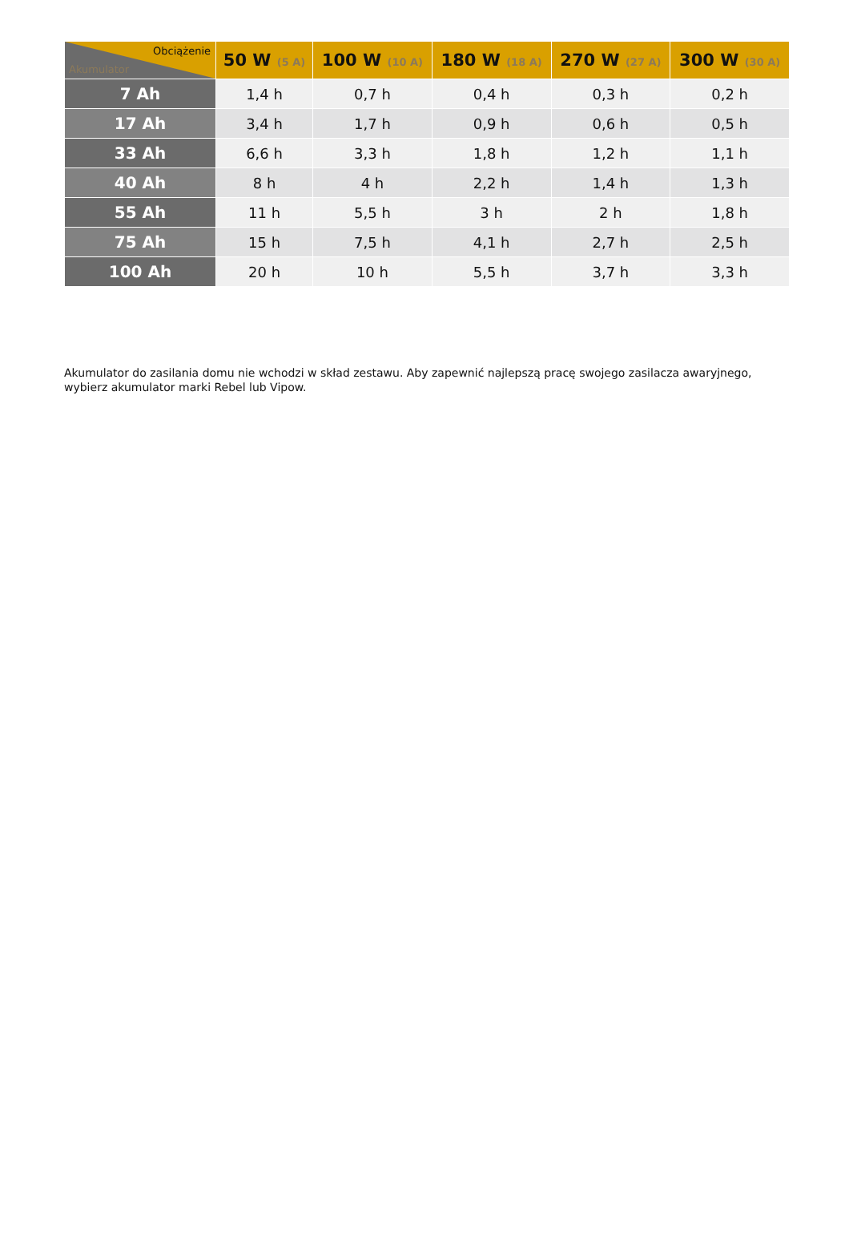| Obciążenie Akumulator | 50 W (5 A) | 100 W (10 A) | 180 W (18 A) | 270 W (27 A) | 300 W (30 A) |
| --- | --- | --- | --- | --- | --- |
| 7 Ah | 1,4 h | 0,7 h | 0,4 h | 0,3 h | 0,2 h |
| 17 Ah | 3,4 h | 1,7 h | 0,9 h | 0,6 h | 0,5 h |
| 33 Ah | 6,6 h | 3,3 h | 1,8 h | 1,2 h | 1,1 h |
| 40 Ah | 8 h | 4 h | 2,2 h | 1,4 h | 1,3 h |
| 55 Ah | 11 h | 5,5 h | 3 h | 2 h | 1,8 h |
| 75 Ah | 15 h | 7,5 h | 4,1 h | 2,7 h | 2,5 h |
| 100 Ah | 20 h | 10 h | 5,5 h | 3,7 h | 3,3 h |
Akumulator do zasilania domu nie wchodzi w skład zestawu. Aby zapewnić najlepszą pracę swojego zasilacza awaryjnego, wybierz akumulator marki Rebel lub Vipow.